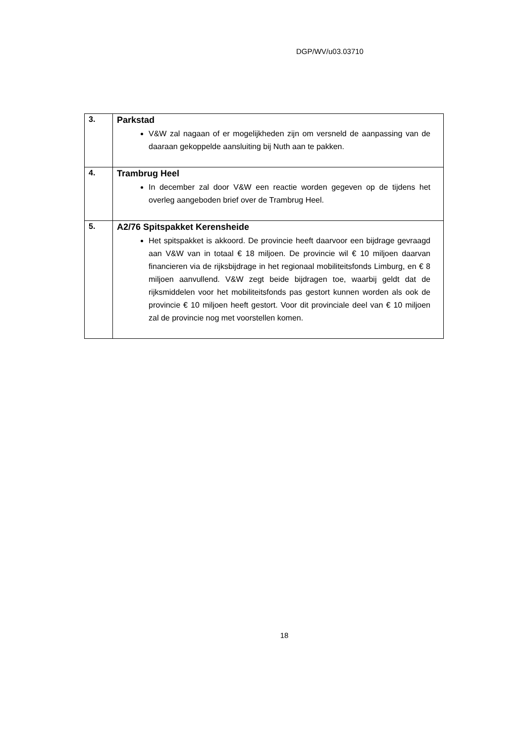DGP/WV/u03.03710
| 3. | Parkstad V&W zal nagaan of er mogelijkheden zijn om versneld de aanpassing van de daaraan gekoppelde aansluiting bij Nuth aan te pakken. |
| 4. | Trambrug Heel In december zal door V&W een reactie worden gegeven op de tijdens het overleg aangeboden brief over de Trambrug Heel. |
| 5. | A2/76 Spitspakket Kerensheide Het spitspakket is akkoord. De provincie heeft daarvoor een bijdrage gevraagd aan V&W van in totaal € 18 miljoen. De provincie wil € 10 miljoen daarvan financieren via de rijksbijdrage in het regionaal mobiliteitsfonds Limburg, en € 8 miljoen aanvullend. V&W zegt beide bijdragen toe, waarbij geldt dat de rijksmiddelen voor het mobiliteitsfonds pas gestort kunnen worden als ook de provincie € 10 miljoen heeft gestort. Voor dit provinciale deel van € 10 miljoen zal de provincie nog met voorstellen komen. |
18